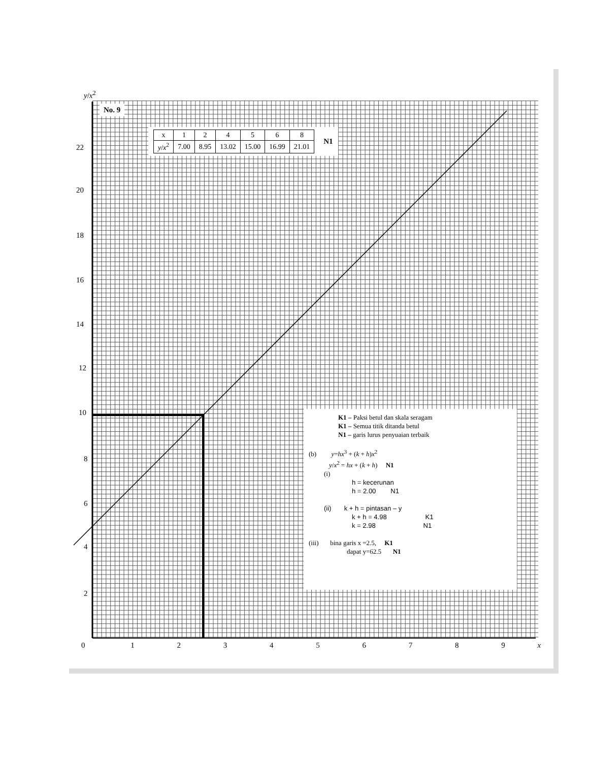y/x<sup>2</sup>
22
20
18
16
14
12
10
8
6
4
2
0 1 2 3 4 5 6 7 8 9 x
No. 9
| x | 1 | 2 | 4 | 5 | 6 | 8 |
| y / x<sup>2</sup> | 7.00 | 8.95 | 13.02 | 15.00 | 16.99 | 21.01 |
N1
K1 – Paksi betul dan skala seragam
K1 – Semua titik ditanda betul
N1 – garis lurus penyuaian terbaik
(b) y=hx<sup>3</sup> + (k + h)x<sup>2</sup>
y/x<sup>2</sup> = hx + (k + h) N1
(i)
h = kecerunan
h = 2.00 N1
(ii) k + h = pintasan – y
k + h = 4.98 K1
k = 2.98 N1
(iii) bina garis x =2.5, K1
dapat y=62.5 N1